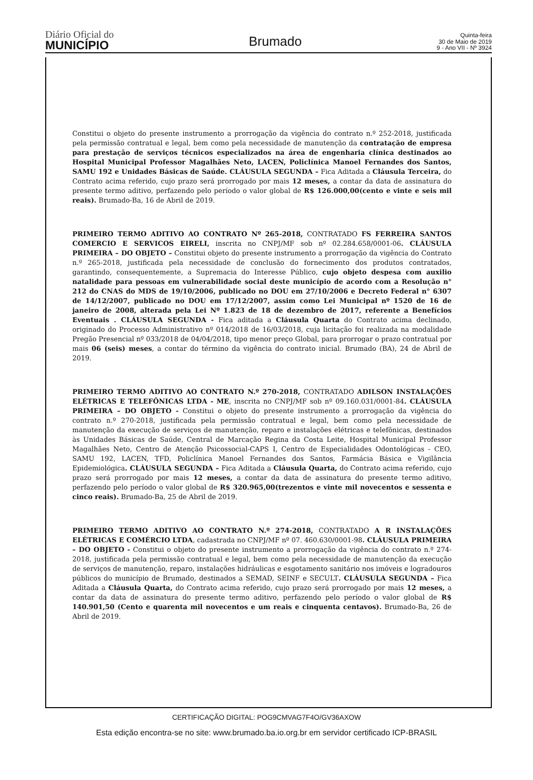Diário Oficial do
MUNICÍPIO
Brumado
Quinta-feira
30 de Maio de 2019
9 - Ano VII - Nº 3924
Constitui o objeto do presente instrumento a prorrogação da vigência do contrato n.º 252-2018, justificada pela permissão contratual e legal, bem como pela necessidade de manutenção da contratação de empresa para prestação de serviços técnicos especializados na área de engenharia clínica destinados ao Hospital Municipal Professor Magalhães Neto, LACEN, Policlínica Manoel Fernandes dos Santos, SAMU 192 e Unidades Básicas de Saúde. CLÁUSULA SEGUNDA – Fica Aditada a Cláusula Terceira, do Contrato acima referido, cujo prazo será prorrogado por mais 12 meses, a contar da data de assinatura do presente termo aditivo, perfazendo pelo período o valor global de R$ 126.000,00(cento e vinte e seis mil reais). Brumado-Ba, 16 de Abril de 2019.
PRIMEIRO TERMO ADITIVO AO CONTRATO Nº 265-2018, CONTRATADO FS FERREIRA SANTOS COMERCIO E SERVICOS EIRELI, inscrita no CNPJ/MF sob nº 02.284.658/0001-06. CLÁUSULA PRIMEIRA – DO OBJETO – Constitui objeto do presente instrumento a prorrogação da vigência do Contrato n.º 265-2018, justificada pela necessidade de conclusão do fornecimento dos produtos contratados, garantindo, consequentemente, a Supremacia do Interesse Público, cujo objeto despesa com auxilio natalidade para pessoas em vulnerabilidade social deste município de acordo com a Resolução n° 212 do CNAS do MDS de 19/10/2006, publicado no DOU em 27/10/2006 e Decreto Federal n° 6307 de 14/12/2007, publicado no DOU em 17/12/2007, assim como Lei Municipal nº 1520 de 16 de janeiro de 2008, alterada pela Lei Nº 1.823 de 18 de dezembro de 2017, referente a Benefícios Eventuais . CLÁUSULA SEGUNDA - Fica aditada a Cláusula Quarta do Contrato acima declinado, originado do Processo Administrativo nº 014/2018 de 16/03/2018, cuja licitação foi realizada na modalidade Pregão Presencial nº 033/2018 de 04/04/2018, tipo menor preço Global, para prorrogar o prazo contratual por mais 06 (seis) meses, a contar do término da vigência do contrato inicial. Brumado (BA), 24 de Abril de 2019.
PRIMEIRO TERMO ADITIVO AO CONTRATO N.º 270-2018, CONTRATADO ADILSON INSTALAÇÕES ELÉTRICAS E TELEFÔNICAS LTDA - ME, inscrita no CNPJ/MF sob nº 09.160.031/0001-84. CLÁUSULA PRIMEIRA – DO OBJETO - Constitui o objeto do presente instrumento a prorrogação da vigência do contrato n.º 270-2018, justificada pela permissão contratual e legal, bem como pela necessidade de manutenção da execução de serviços de manutenção, reparo e instalações elétricas e telefônicas, destinados às Unidades Básicas de Saúde, Central de Marcação Regina da Costa Leite, Hospital Municipal Professor Magalhães Neto, Centro de Atenção Psicossocial-CAPS I, Centro de Especialidades Odontológicas - CEO, SAMU 192, LACEN, TFD, Policlínica Manoel Fernandes dos Santos, Farmácia Básica e Vigilância Epidemiológica. CLÁUSULA SEGUNDA – Fica Aditada a Cláusula Quarta, do Contrato acima referido, cujo prazo será prorrogado por mais 12 meses, a contar da data de assinatura do presente termo aditivo, perfazendo pelo período o valor global de R$ 320.965,00(trezentos e vinte mil novecentos e sessenta e cinco reais). Brumado-Ba, 25 de Abril de 2019.
PRIMEIRO TERMO ADITIVO AO CONTRATO N.º 274-2018, CONTRATADO A R INSTALAÇÕES ELÉTRICAS E COMÉRCIO LTDA, cadastrada no CNPJ/MF nº 07. 460.630/0001-98. CLÁUSULA PRIMEIRA – DO OBJETO - Constitui o objeto do presente instrumento a prorrogação da vigência do contrato n.º 274-2018, justificada pela permissão contratual e legal, bem como pela necessidade de manutenção da execução de serviços de manutenção, reparo, instalações hidráulicas e esgotamento sanitário nos imóveis e logradouros públicos do município de Brumado, destinados a SEMAD, SEINF e SECULT. CLÁUSULA SEGUNDA – Fica Aditada a Cláusula Quarta, do Contrato acima referido, cujo prazo será prorrogado por mais 12 meses, a contar da data de assinatura do presente termo aditivo, perfazendo pelo período o valor global de R$ 140.901,50 (Cento e quarenta mil novecentos e um reais e cinquenta centavos). Brumado-Ba, 26 de Abril de 2019.
CERTIFICAÇÃO DIGITAL: POG9CMVAG7F4O/GV36AXOW
Esta edição encontra-se no site: www.brumado.ba.io.org.br em servidor certificado ICP-BRASIL